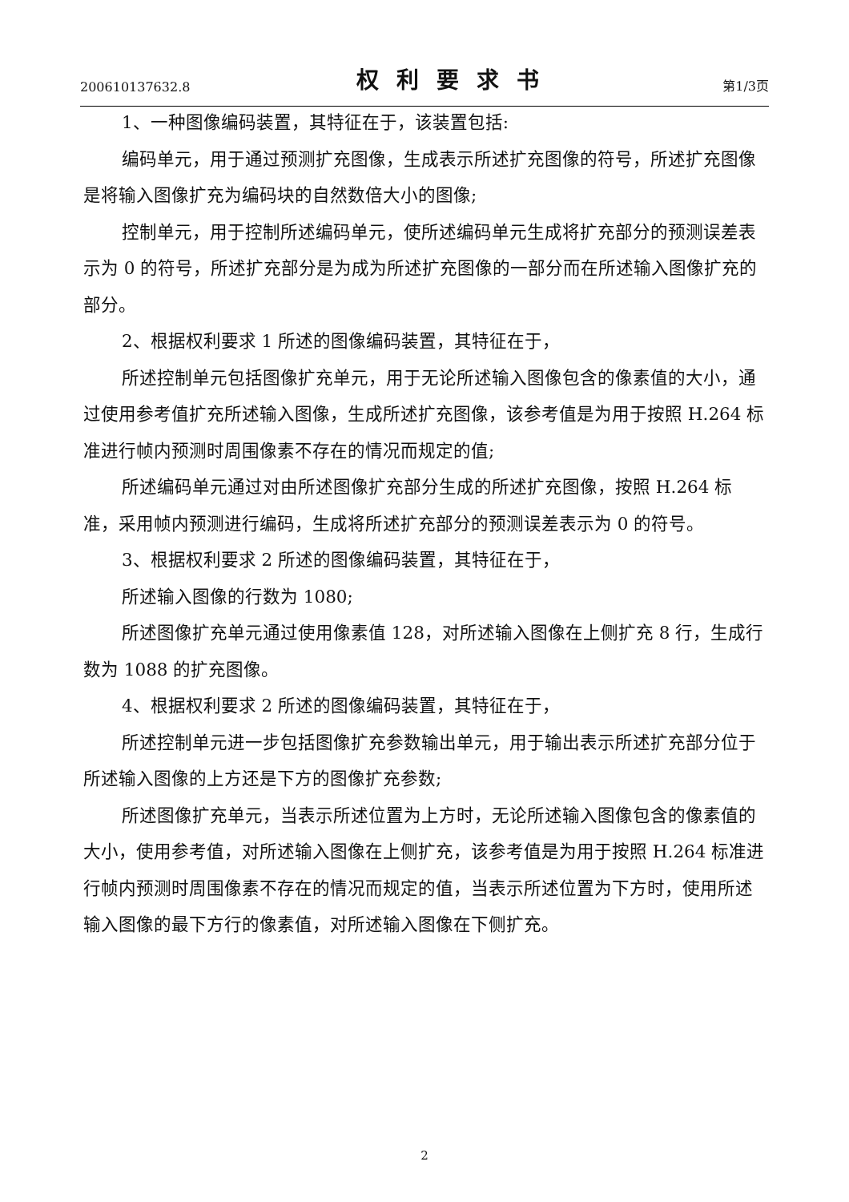200610137632.8 权利要求书 第1/3页
1、一种图像编码装置，其特征在于，该装置包括:
编码单元，用于通过预测扩充图像，生成表示所述扩充图像的符号，所述扩充图像是将输入图像扩充为编码块的自然数倍大小的图像;
控制单元，用于控制所述编码单元，使所述编码单元生成将扩充部分的预测误差表示为 0 的符号，所述扩充部分是为成为所述扩充图像的一部分而在所述输入图像扩充的部分。
2、根据权利要求 1 所述的图像编码装置，其特征在于，
所述控制单元包括图像扩充单元，用于无论所述输入图像包含的像素值的大小，通过使用参考值扩充所述输入图像，生成所述扩充图像，该参考值是为用于按照 H.264 标准进行帧内预测时周围像素不存在的情况而规定的值;
所述编码单元通过对由所述图像扩充部分生成的所述扩充图像，按照 H.264 标准，采用帧内预测进行编码，生成将所述扩充部分的预测误差表示为 0 的符号。
3、根据权利要求 2 所述的图像编码装置，其特征在于，
所述输入图像的行数为 1080;
所述图像扩充单元通过使用像素值 128，对所述输入图像在上侧扩充 8 行，生成行数为 1088 的扩充图像。
4、根据权利要求 2 所述的图像编码装置，其特征在于，
所述控制单元进一步包括图像扩充参数输出单元，用于输出表示所述扩充部分位于所述输入图像的上方还是下方的图像扩充参数;
所述图像扩充单元，当表示所述位置为上方时，无论所述输入图像包含的像素值的大小，使用参考值，对所述输入图像在上侧扩充，该参考值是为用于按照 H.264 标准进行帧内预测时周围像素不存在的情况而规定的值，当表示所述位置为下方时，使用所述输入图像的最下方行的像素值，对所述输入图像在下侧扩充。
2